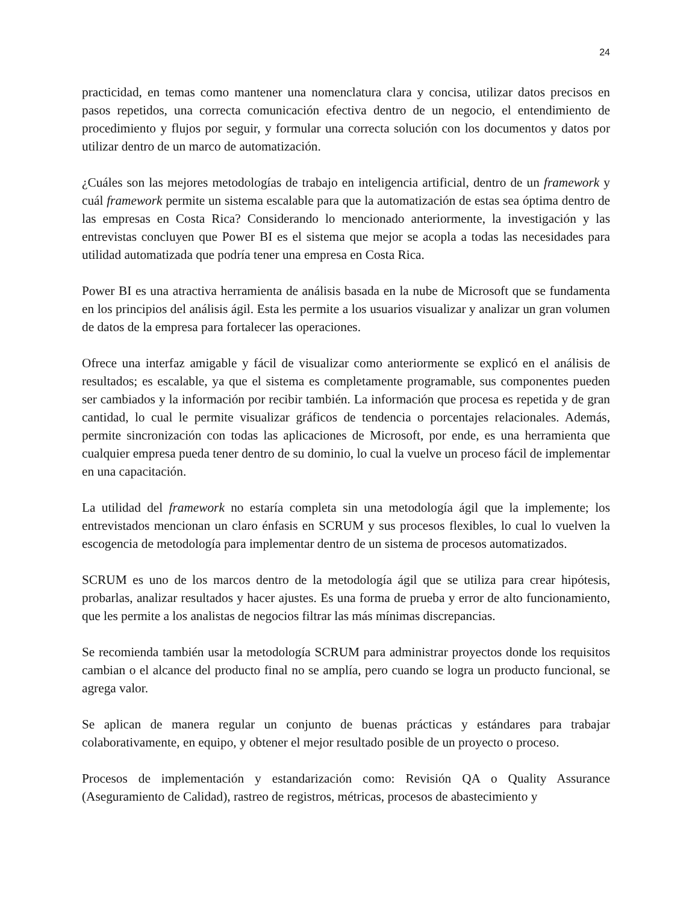24
practicidad, en temas como mantener una nomenclatura clara y concisa, utilizar datos precisos en pasos repetidos, una correcta comunicación efectiva dentro de un negocio, el entendimiento de procedimiento y flujos por seguir, y formular una correcta solución con los documentos y datos por utilizar dentro de un marco de automatización.
¿Cuáles son las mejores metodologías de trabajo en inteligencia artificial, dentro de un framework y cuál framework permite un sistema escalable para que la automatización de estas sea óptima dentro de las empresas en Costa Rica? Considerando lo mencionado anteriormente, la investigación y las entrevistas concluyen que Power BI es el sistema que mejor se acopla a todas las necesidades para utilidad automatizada que podría tener una empresa en Costa Rica.
Power BI es una atractiva herramienta de análisis basada en la nube de Microsoft que se fundamenta en los principios del análisis ágil. Esta les permite a los usuarios visualizar y analizar un gran volumen de datos de la empresa para fortalecer las operaciones.
Ofrece una interfaz amigable y fácil de visualizar como anteriormente se explicó en el análisis de resultados; es escalable, ya que el sistema es completamente programable, sus componentes pueden ser cambiados y la información por recibir también. La información que procesa es repetida y de gran cantidad, lo cual le permite visualizar gráficos de tendencia o porcentajes relacionales. Además, permite sincronización con todas las aplicaciones de Microsoft, por ende, es una herramienta que cualquier empresa pueda tener dentro de su dominio, lo cual la vuelve un proceso fácil de implementar en una capacitación.
La utilidad del framework no estaría completa sin una metodología ágil que la implemente; los entrevistados mencionan un claro énfasis en SCRUM y sus procesos flexibles, lo cual lo vuelven la escogencia de metodología para implementar dentro de un sistema de procesos automatizados.
SCRUM es uno de los marcos dentro de la metodología ágil que se utiliza para crear hipótesis, probarlas, analizar resultados y hacer ajustes. Es una forma de prueba y error de alto funcionamiento, que les permite a los analistas de negocios filtrar las más mínimas discrepancias.
Se recomienda también usar la metodología SCRUM para administrar proyectos donde los requisitos cambian o el alcance del producto final no se amplía, pero cuando se logra un producto funcional, se agrega valor.
Se aplican de manera regular un conjunto de buenas prácticas y estándares para trabajar colaborativamente, en equipo, y obtener el mejor resultado posible de un proyecto o proceso.
Procesos de implementación y estandarización como: Revisión QA o Quality Assurance (Aseguramiento de Calidad), rastreo de registros, métricas, procesos de abastecimiento y